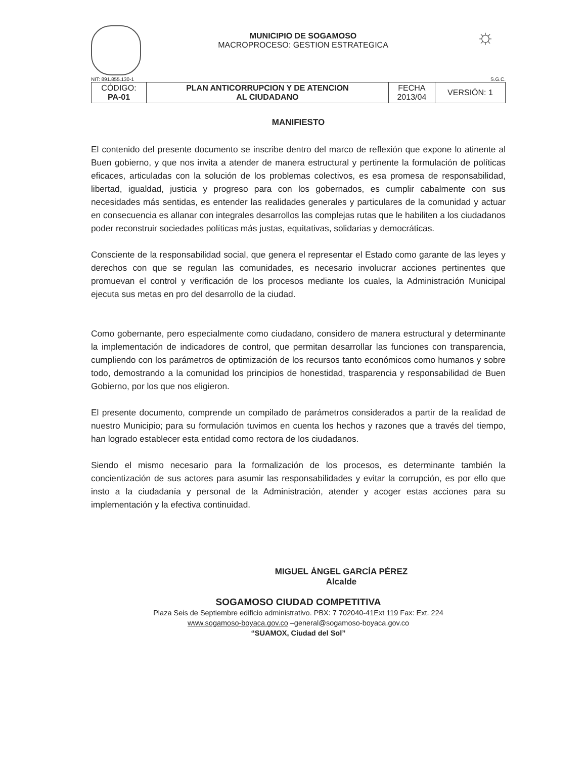MUNICIPIO DE SOGAMOSO
MACROPROCESO: GESTION ESTRATEGICA
☼
NIT: 891.855.130-1 S.G.C.
| CÓDIGO: PA-01 | PLAN ANTICORRUPCION Y DE ATENCION AL CIUDADANO | FECHA 2013/04 | VERSIÓN: 1 |
MANIFIESTO
El contenido del presente documento se inscribe dentro del marco de reflexión que expone lo atinente al Buen gobierno, y que nos invita a atender de manera estructural y pertinente la formulación de políticas eficaces, articuladas con la solución de los problemas colectivos, es esa promesa de responsabilidad, libertad, igualdad, justicia y progreso para con los gobernados, es cumplir cabalmente con sus necesidades más sentidas, es entender las realidades generales y particulares de la comunidad y actuar en consecuencia es allanar con integrales desarrollos las complejas rutas que le habiliten a los ciudadanos poder reconstruir sociedades políticas más justas, equitativas, solidarias y democráticas.
Consciente de la responsabilidad social, que genera el representar el Estado como garante de las leyes y derechos con que se regulan las comunidades, es necesario involucrar acciones pertinentes que promuevan el control y verificación de los procesos mediante los cuales, la Administración Municipal ejecuta sus metas en pro del desarrollo de la ciudad.
Como gobernante, pero especialmente como ciudadano, considero de manera estructural y determinante la implementación de indicadores de control, que permitan desarrollar las funciones con transparencia, cumpliendo con los parámetros de optimización de los recursos tanto económicos como humanos y sobre todo, demostrando a la comunidad los principios de honestidad, trasparencia y responsabilidad de Buen Gobierno, por los que nos eligieron.
El presente documento, comprende un compilado de parámetros considerados a partir de la realidad de nuestro Municipio; para su formulación tuvimos en cuenta los hechos y razones que a través del tiempo, han logrado establecer esta entidad como rectora de los ciudadanos.
Siendo el mismo necesario para la formalización de los procesos, es determinante también la concientización de sus actores para asumir las responsabilidades y evitar la corrupción, es por ello que insto a la ciudadanía y personal de la Administración, atender y acoger estas acciones para su implementación y la efectiva continuidad.
MIGUEL ÁNGEL GARCÍA PÉREZ
Alcalde
SOGAMOSO CIUDAD COMPETITIVA
Plaza Seis de Septiembre edificio administrativo. PBX: 7 702040-41Ext 119 Fax: Ext. 224
www.sogamoso-boyaca.gov.co –general@sogamoso-boyaca.gov.co
“SUAMOX, Ciudad del Sol”